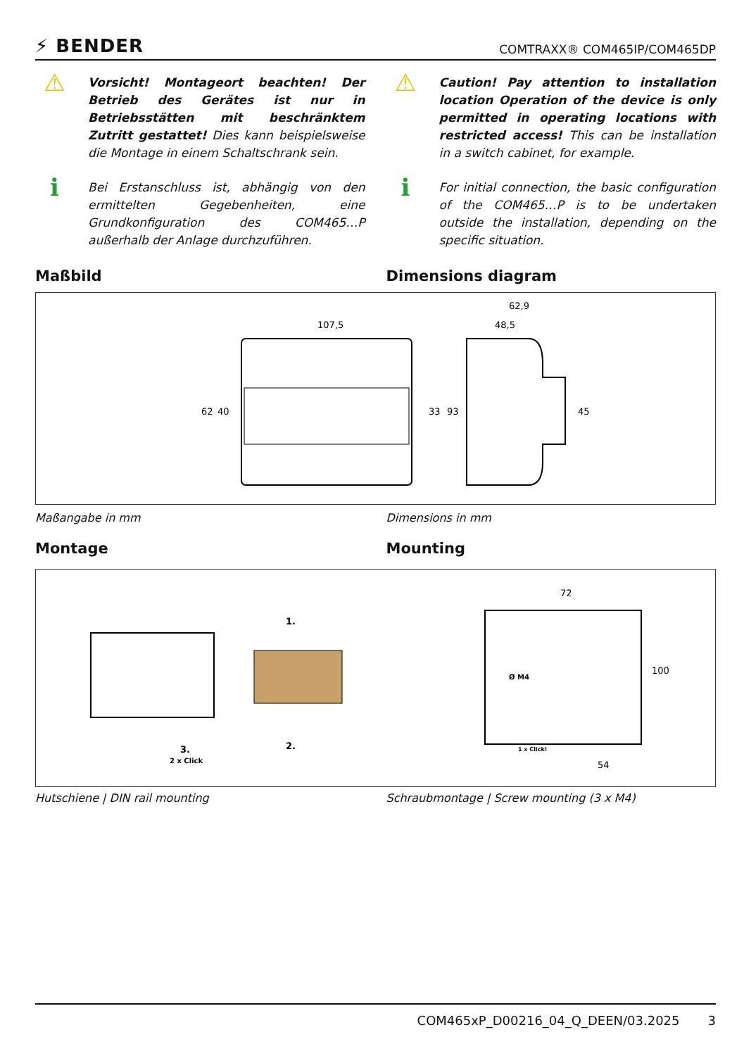⚡ BENDER COMTRAXX® COM465IP/COM465DP
⚠
Vorsicht! Montageort beachten! Der Betrieb des Gerätes ist nur in Betriebsstätten mit beschränktem Zutritt gestattet! Dies kann beispielsweise die Montage in einem Schaltschrank sein.
i
Bei Erstanschluss ist, abhängig von den ermittelten Gegebenheiten, eine Grundkonfiguration des COM465…P außerhalb der Anlage durchzuführen.
⚠
Caution! Pay attention to installation location Operation of the device is only permitted in operating locations with restricted access! This can be installation in a switch cabinet, for example.
i
For initial connection, the basic configuration of the COM465…P is to be undertaken outside the installation, depending on the specific situation.
Maßbild Dimensions diagram
107,5
62
40
33
93
62,9
48,5
45
Maßangabe in mm Dimensions in mm
Montage Mounting
1.
2.
3.
2 x Click
72
100
54
Ø M4
1 x Click!
Hutschiene | DIN rail mounting Schraubmontage | Screw mounting (3 x M4)
COM465xP_D00216_04_Q_DEEN/03.2025 3